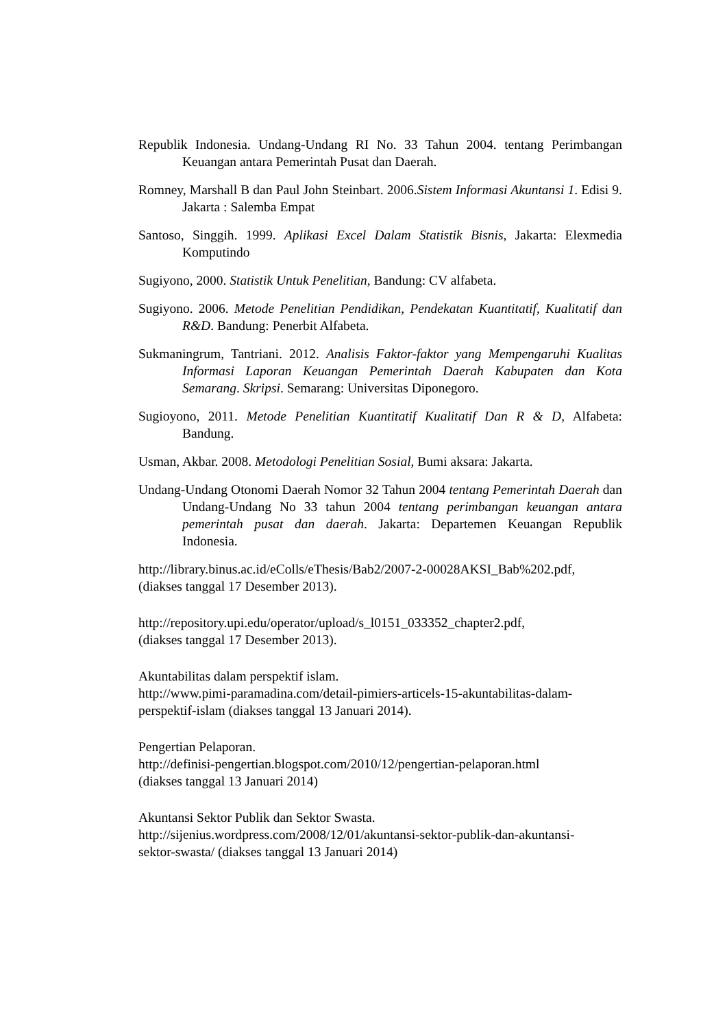Republik Indonesia. Undang-Undang RI No. 33 Tahun 2004. tentang Perimbangan Keuangan antara Pemerintah Pusat dan Daerah.
Romney, Marshall B dan Paul John Steinbart. 2006.Sistem Informasi Akuntansi 1. Edisi 9. Jakarta : Salemba Empat
Santoso, Singgih. 1999. Aplikasi Excel Dalam Statistik Bisnis, Jakarta: Elexmedia Komputindo
Sugiyono, 2000. Statistik Untuk Penelitian, Bandung: CV alfabeta.
Sugiyono. 2006. Metode Penelitian Pendidikan, Pendekatan Kuantitatif, Kualitatif dan R&D. Bandung: Penerbit Alfabeta.
Sukmaningrum, Tantriani. 2012. Analisis Faktor-faktor yang Mempengaruhi Kualitas Informasi Laporan Keuangan Pemerintah Daerah Kabupaten dan Kota Semarang. Skripsi. Semarang: Universitas Diponegoro.
Sugioyono, 2011. Metode Penelitian Kuantitatif Kualitatif Dan R & D, Alfabeta: Bandung.
Usman, Akbar. 2008. Metodologi Penelitian Sosial, Bumi aksara: Jakarta.
Undang-Undang Otonomi Daerah Nomor 32 Tahun 2004 tentang Pemerintah Daerah dan Undang-Undang No 33 tahun 2004 tentang perimbangan keuangan antara pemerintah pusat dan daerah. Jakarta: Departemen Keuangan Republik Indonesia.
http://library.binus.ac.id/eColls/eThesis/Bab2/2007-2-00028AKSI_Bab%202.pdf,
(diakses tanggal 17 Desember 2013).
http://repository.upi.edu/operator/upload/s_l0151_033352_chapter2.pdf,
(diakses tanggal 17 Desember 2013).
Akuntabilitas dalam perspektif islam.
http://www.pimi-paramadina.com/detail-pimiers-articels-15-akuntabilitas-dalam-
perspektif-islam (diakses tanggal 13 Januari 2014).
Pengertian Pelaporan.
http://definisi-pengertian.blogspot.com/2010/12/pengertian-pelaporan.html
(diakses tanggal 13 Januari 2014)
Akuntansi Sektor Publik dan Sektor Swasta.
http://sijenius.wordpress.com/2008/12/01/akuntansi-sektor-publik-dan-akuntansi-
sektor-swasta/ (diakses tanggal 13 Januari 2014)